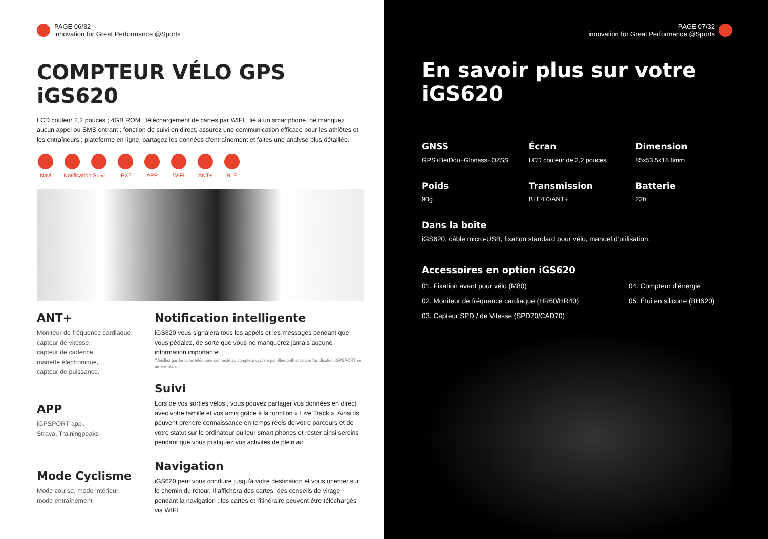PAGE 06/32
innovation for Great Performance @Sports
COMPTEUR VÉLO GPS iGS620
LCD couleur 2,2 pouces ; 4GB ROM ; téléchargement de cartes par WIFI ; lié à un smartphone, ne manquez aucun appel ou SMS entrant ; fonction de suivi en direct, assurez une communication efficace pour les athlètes et les entraîneurs ; plateforme en ligne, partagez les données d'entraînement et faites une analyse plus détaillée.
Navi Notification
Suivi IPX7 APP WIFI ANT+ BLE
ANT+
Moniteur de fréquence cardiaque,
capteur de vitesse,
capteur de cadence,
manette électronique,
capteur de puissance.
APP
iGPSPORT app、
Strava, Trainingpeaks
Mode Cyclisme
Mode course, mode intérieur,
mode entraînement
Notification intelligente
iGS620 vous signalera tous les appels et les messages pendant que vous pédalez, de sorte que vous ne manquerez jamais aucune information importante.
*Veuillez garder votre téléphone connecté au compteur cycliste par Bluetooth et lancer l'application iGPSPORT en arrière-plan.
Suivi
Lors de vos sorties vélos , vous pouvez partager vos données en direct avec votre famille et vos amis grâce à la fonction « Live Track ». Ainsi ils peuvent prendre connaissance en temps réels de votre parcours et de votre statut sur le ordinateur ou leur smart phones et rester ainsi sereins pendant que vous pratiquez vos activités de plein air.
Navigation
iGS620 peut vous conduire jusqu'à votre destination et vous orienter sur le chemin du retour. Il affichera des cartes, des conseils de virage pendant la navigation ; les cartes et l'itinéraire peuvent être téléchargés via WIFI.
PAGE 07/32
innovation for Great Performance @Sports
En savoir plus sur votre iGS620
GNSS
GPS+BeiDou+Glonass+QZSS
Écran
LCD couleur de 2,2 pouces
Dimension
85x53.5x18.8mm
Poids
90g
Transmission
BLE4.0/ANT+
Batterie
22h
Dans la boîte
iGS620, câble micro-USB, fixation standard pour vélo, manuel d'utilisation.
Accessoires en option iGS620
01. Fixation avant pour vélo (M80)
04. Compteur d'énergie
02. Moniteur de fréquence cardiaque (HR60/HR40)
05. Étui en silicone (BH620)
03. Capteur SPD / de Vitesse (SPD70/CAD70)